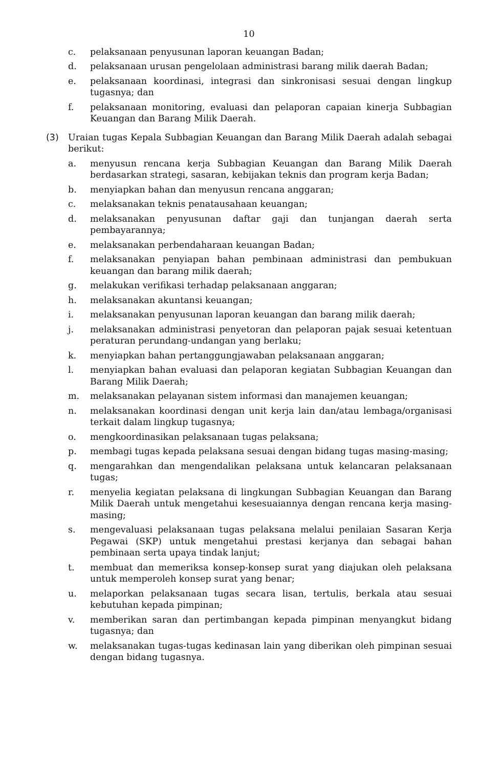10
c. pelaksanaan penyusunan laporan keuangan Badan;
d. pelaksanaan urusan pengelolaan administrasi barang milik daerah Badan;
e. pelaksanaan koordinasi, integrasi dan sinkronisasi sesuai dengan lingkup tugasnya; dan
f. pelaksanaan monitoring, evaluasi dan pelaporan capaian kinerja Subbagian Keuangan dan Barang Milik Daerah.
(3) Uraian tugas Kepala Subbagian Keuangan dan Barang Milik Daerah adalah sebagai berikut:
a. menyusun rencana kerja Subbagian Keuangan dan Barang Milik Daerah berdasarkan strategi, sasaran, kebijakan teknis dan program kerja Badan;
b. menyiapkan bahan dan menyusun rencana anggaran;
c. melaksanakan teknis penatausahaan keuangan;
d. melaksanakan penyusunan daftar gaji dan tunjangan daerah serta pembayarannya;
e. melaksanakan perbendaharaan keuangan Badan;
f. melaksanakan penyiapan bahan pembinaan administrasi dan pembukuan keuangan dan barang milik daerah;
g. melakukan verifikasi terhadap pelaksanaan anggaran;
h. melaksanakan akuntansi keuangan;
i. melaksanakan penyusunan laporan keuangan dan barang milik daerah;
j. melaksanakan administrasi penyetoran dan pelaporan pajak sesuai ketentuan peraturan perundang-undangan yang berlaku;
k. menyiapkan bahan pertanggungjawaban pelaksanaan anggaran;
l. menyiapkan bahan evaluasi dan pelaporan kegiatan Subbagian Keuangan dan Barang Milik Daerah;
m. melaksanakan pelayanan sistem informasi dan manajemen keuangan;
n. melaksanakan koordinasi dengan unit kerja lain dan/atau lembaga/organisasi terkait dalam lingkup tugasnya;
o. mengkoordinasikan pelaksanaan tugas pelaksana;
p. membagi tugas kepada pelaksana sesuai dengan bidang tugas masing-masing;
q. mengarahkan dan mengendalikan pelaksana untuk kelancaran pelaksanaan tugas;
r. menyelia kegiatan pelaksana di lingkungan Subbagian Keuangan dan Barang Milik Daerah untuk mengetahui kesesuaiannya dengan rencana kerja masing-masing;
s. mengevaluasi pelaksanaan tugas pelaksana melalui penilaian Sasaran Kerja Pegawai (SKP) untuk mengetahui prestasi kerjanya dan sebagai bahan pembinaan serta upaya tindak lanjut;
t. membuat dan memeriksa konsep-konsep surat yang diajukan oleh pelaksana untuk memperoleh konsep surat yang benar;
u. melaporkan pelaksanaan tugas secara lisan, tertulis, berkala atau sesuai kebutuhan kepada pimpinan;
v. memberikan saran dan pertimbangan kepada pimpinan menyangkut bidang tugasnya; dan
w. melaksanakan tugas-tugas kedinasan lain yang diberikan oleh pimpinan sesuai dengan bidang tugasnya.